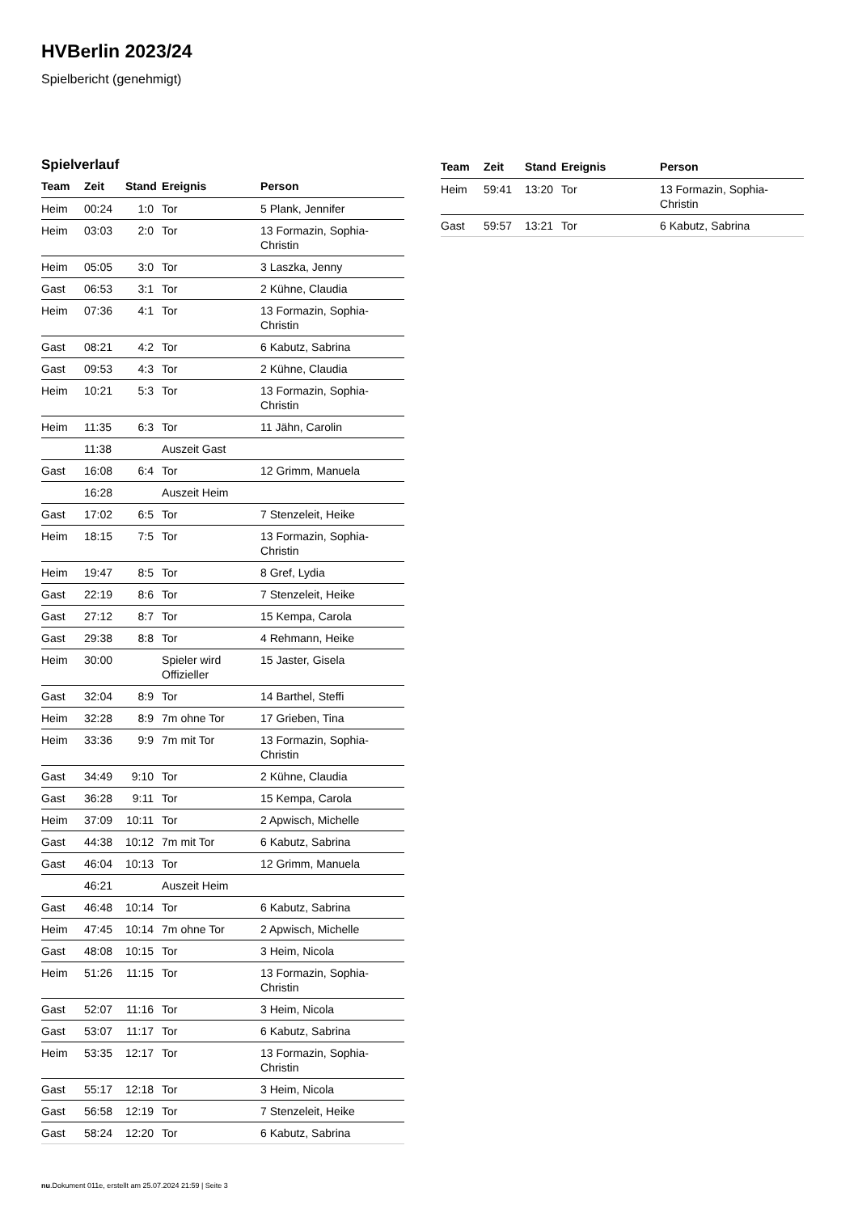HVBerlin 2023/24
Spielbericht (genehmigt)
Spielverlauf
| Team | Zeit | Stand | Ereignis | Person |
| --- | --- | --- | --- | --- |
| Heim | 00:24 | 1:0 | Tor | 5 Plank, Jennifer |
| Heim | 03:03 | 2:0 | Tor | 13 Formazin, Sophia- Christin |
| Heim | 05:05 | 3:0 | Tor | 3 Laszka, Jenny |
| Gast | 06:53 | 3:1 | Tor | 2 Kühne, Claudia |
| Heim | 07:36 | 4:1 | Tor | 13 Formazin, Sophia- Christin |
| Gast | 08:21 | 4:2 | Tor | 6 Kabutz, Sabrina |
| Gast | 09:53 | 4:3 | Tor | 2 Kühne, Claudia |
| Heim | 10:21 | 5:3 | Tor | 13 Formazin, Sophia- Christin |
| Heim | 11:35 | 6:3 | Tor | 11 Jähn, Carolin |
| | 11:38 | | Auszeit Gast | |
| Gast | 16:08 | 6:4 | Tor | 12 Grimm, Manuela |
| | 16:28 | | Auszeit Heim | |
| Gast | 17:02 | 6:5 | Tor | 7 Stenzeleit, Heike |
| Heim | 18:15 | 7:5 | Tor | 13 Formazin, Sophia- Christin |
| Heim | 19:47 | 8:5 | Tor | 8 Gref, Lydia |
| Gast | 22:19 | 8:6 | Tor | 7 Stenzeleit, Heike |
| Gast | 27:12 | 8:7 | Tor | 15 Kempa, Carola |
| Gast | 29:38 | 8:8 | Tor | 4 Rehmann, Heike |
| Heim | 30:00 | | Spieler wird Offizieller | 15 Jaster, Gisela |
| Gast | 32:04 | 8:9 | Tor | 14 Barthel, Steffi |
| Heim | 32:28 | 8:9 | 7m ohne Tor | 17 Grieben, Tina |
| Heim | 33:36 | 9:9 | 7m mit Tor | 13 Formazin, Sophia- Christin |
| Gast | 34:49 | 9:10 | Tor | 2 Kühne, Claudia |
| Gast | 36:28 | 9:11 | Tor | 15 Kempa, Carola |
| Heim | 37:09 | 10:11 | Tor | 2 Apwisch, Michelle |
| Gast | 44:38 | 10:12 | 7m mit Tor | 6 Kabutz, Sabrina |
| Gast | 46:04 | 10:13 | Tor | 12 Grimm, Manuela |
| | 46:21 | | Auszeit Heim | |
| Gast | 46:48 | 10:14 | Tor | 6 Kabutz, Sabrina |
| Heim | 47:45 | 10:14 | 7m ohne Tor | 2 Apwisch, Michelle |
| Gast | 48:08 | 10:15 | Tor | 3 Heim, Nicola |
| Heim | 51:26 | 11:15 | Tor | 13 Formazin, Sophia- Christin |
| Gast | 52:07 | 11:16 | Tor | 3 Heim, Nicola |
| Gast | 53:07 | 11:17 | Tor | 6 Kabutz, Sabrina |
| Heim | 53:35 | 12:17 | Tor | 13 Formazin, Sophia- Christin |
| Gast | 55:17 | 12:18 | Tor | 3 Heim, Nicola |
| Gast | 56:58 | 12:19 | Tor | 7 Stenzeleit, Heike |
| Gast | 58:24 | 12:20 | Tor | 6 Kabutz, Sabrina |
| Team | Zeit | Stand | Ereignis | Person |
| --- | --- | --- | --- | --- |
| Heim | 59:41 | 13:20 | Tor | 13 Formazin, Sophia- Christin |
| Gast | 59:57 | 13:21 | Tor | 6 Kabutz, Sabrina |
nu.Dokument 011e, erstellt am 25.07.2024 21:59 | Seite 3